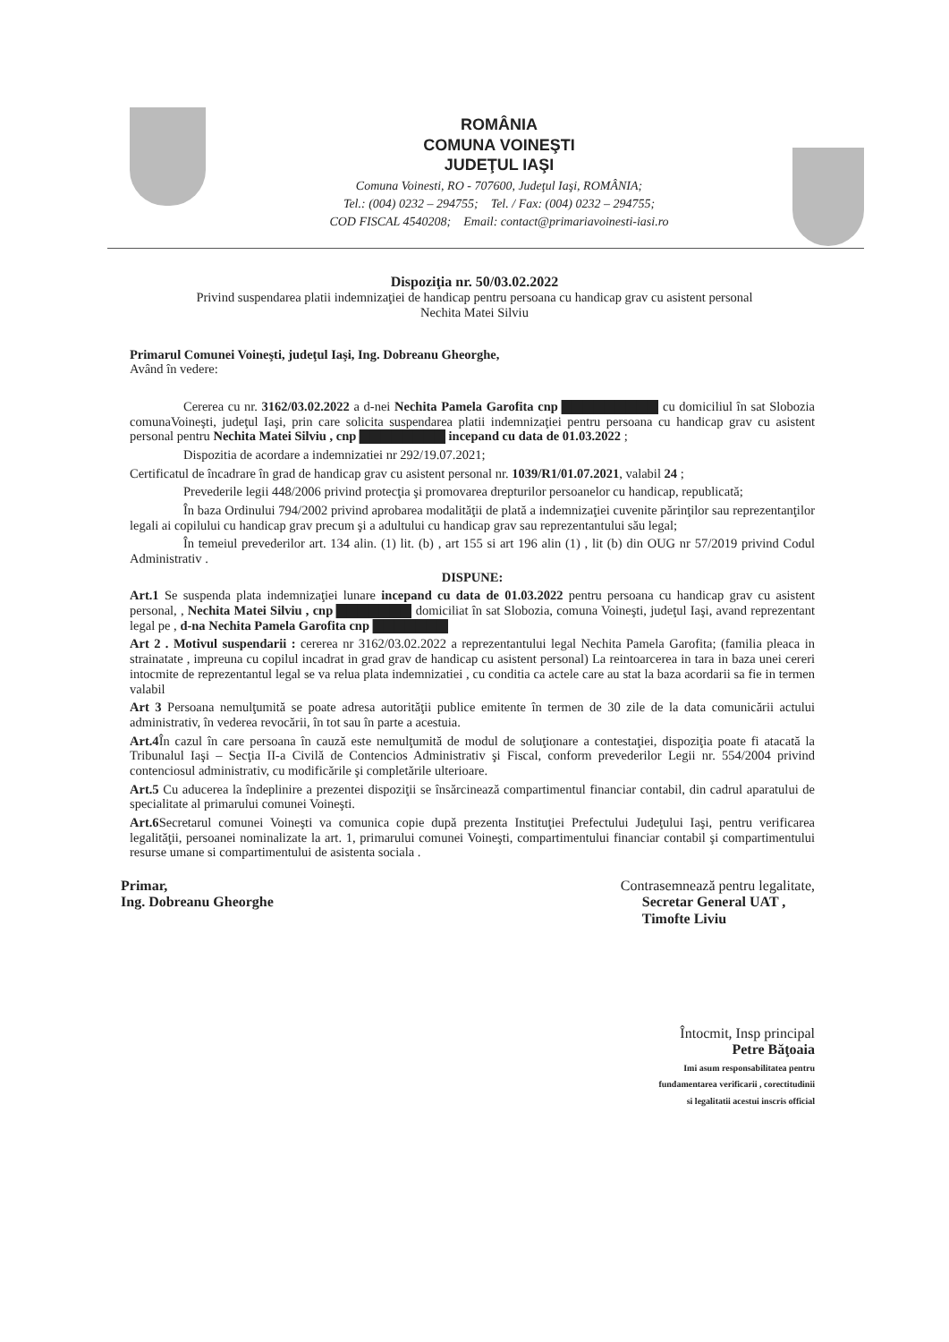ROMÂNIA
COMUNA VOINEŞTI
JUDEŢUL IAŞI
Comuna Voinesti, RO - 707600, Judeţul Iaşi, ROMÂNIA;
Tel.: (004) 0232 – 294755; Tel. / Fax: (004) 0232 – 294755;
COD FISCAL 4540208; Email: contact@primariavoinesti-iasi.ro
Dispoziţia nr. 50/03.02.2022
Privind suspendarea platii indemnizaţiei de handicap pentru persoana cu handicap grav cu asistent personal
Nechita Matei Silviu
Primarul Comunei Voineşti, judeţul Iaşi, Ing. Dobreanu Gheorghe,
Având în vedere:
Cererea cu nr. 3162/03.02.2022 a d-nei Nechita Pamela Garofita cnp ▇▇▇▇▇▇▇▇▇ cu domiciliul în sat Slobozia comunaVoineşti, judeţul Iaşi, prin care solicita suspendarea platii indemnizaţiei pentru persoana cu handicap grav cu asistent personal pentru Nechita Matei Silviu , cnp ▇▇▇▇▇▇▇▇ incepand cu data de 01.03.2022 ;
Dispozitia de acordare a indemnizatiei nr 292/19.07.2021;
Certificatul de încadrare în grad de handicap grav cu asistent personal nr. 1039/R1/01.07.2021, valabil 24 ;
Prevederile legii 448/2006 privind protecţia şi promovarea drepturilor persoanelor cu handicap, republicată;
În baza Ordinului 794/2002 privind aprobarea modalităţii de plată a indemnizaţiei cuvenite părinţilor sau reprezentanţilor legali ai copilului cu handicap grav precum şi a adultului cu handicap grav sau reprezentantului său legal;
În temeiul prevederilor art. 134 alin. (1) lit. (b) , art 155 si art 196 alin (1) , lit (b) din OUG nr 57/2019 privind Codul Administrativ .
DISPUNE:
Art.1 Se suspenda plata indemnizaţiei lunare incepand cu data de 01.03.2022 pentru persoana cu handicap grav cu asistent personal, , Nechita Matei Silviu , cnp ▇▇▇▇▇▇▇ domiciliat în sat Slobozia, comuna Voineşti, judeţul Iaşi, avand reprezentant legal pe , d-na Nechita Pamela Garofita cnp ▇▇▇▇▇▇▇
Art 2 . Motivul suspendarii : cererea nr 3162/03.02.2022 a reprezentantului legal Nechita Pamela Garofita; (familia pleaca in strainatate , impreuna cu copilul incadrat in grad grav de handicap cu asistent personal) La reintoarcerea in tara in baza unei cereri intocmite de reprezentantul legal se va relua plata indemnizatiei , cu conditia ca actele care au stat la baza acordarii sa fie in termen valabil
Art 3 Persoana nemulţumită se poate adresa autorităţii publice emitente în termen de 30 zile de la data comunicării actului administrativ, în vederea revocării, în tot sau în parte a acestuia.
Art.4 În cazul în care persoana în cauză este nemulţumită de modul de soluţionare a contestaţiei, dispoziţia poate fi atacată la Tribunalul Iaşi – Secţia II-a Civilă de Contencios Administrativ şi Fiscal, conform prevederilor Legii nr. 554/2004 privind contenciosul administrativ, cu modificările şi completările ulterioare.
Art.5 Cu aducerea la îndeplinire a prezentei dispoziţii se însărcinează compartimentul financiar contabil, din cadrul aparatului de specialitate al primarului comunei Voineşti.
Art.6 Secretarul comunei Voineşti va comunica copie după prezenta Instituţiei Prefectului Judeţului Iaşi, pentru verificarea legalităţii, persoanei nominalizate la art. 1, primarului comunei Voineşti, compartimentului financiar contabil şi compartimentului resurse umane si compartimentului de asistenta sociala .
Primar,
Ing. Dobreanu Gheorghe
Contrasemnează pentru legalitate,
Secretar General UAT ,
Timofte Liviu
Întocmit, Insp principal
Petre Băţoaia
Imi asum responsabilitatea pentru
fundamentarea verificarii , corectitudinii
si legalitatii acestui inscris official